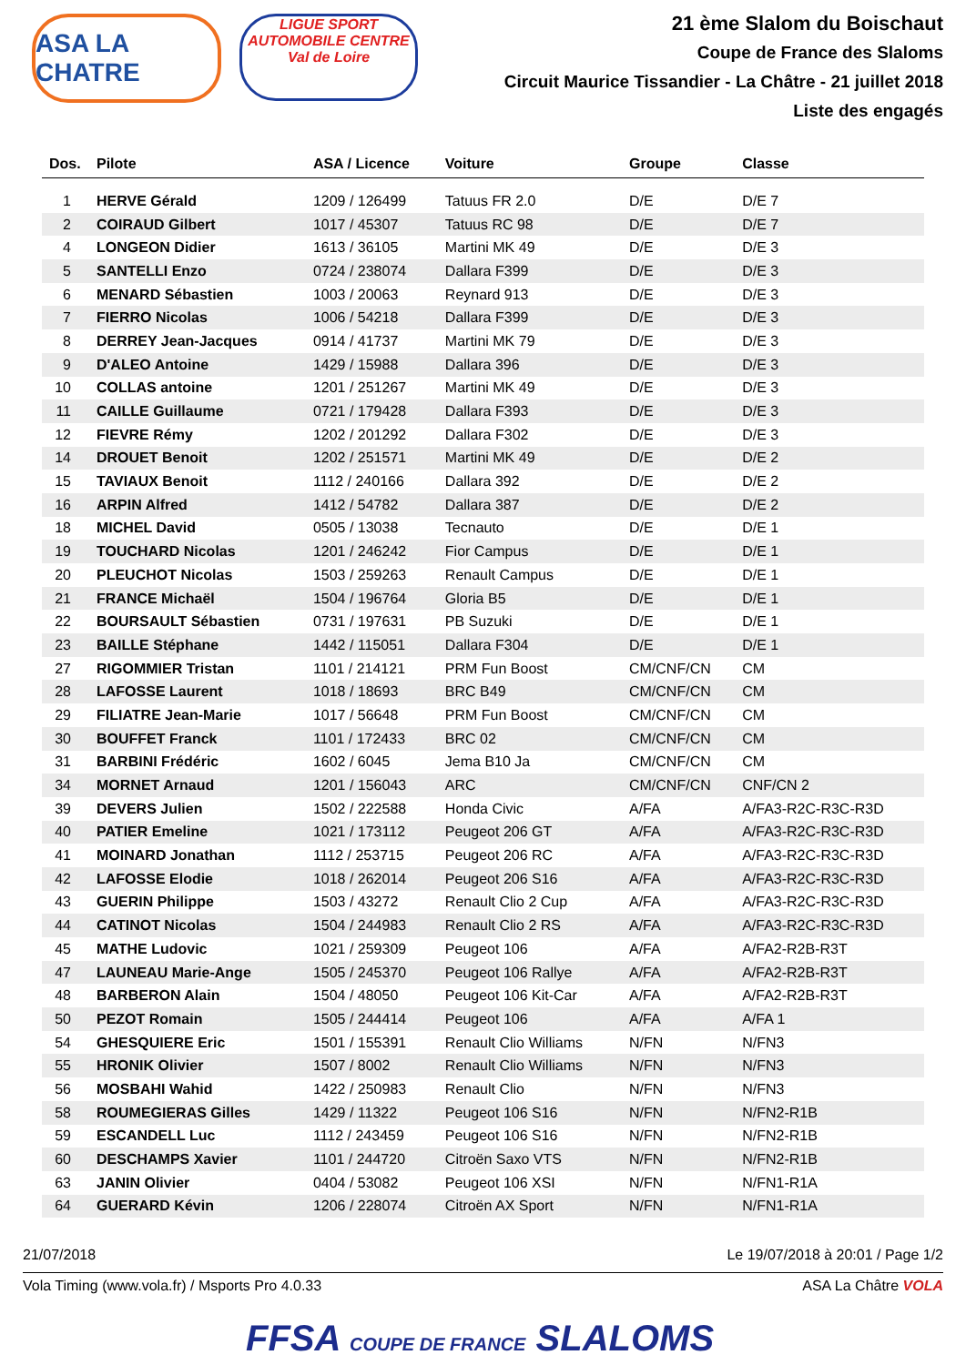ASA LA CHATRE
LIGUE SPORT AUTOMOBILE CENTRE Val de Loire
21 ème Slalom du Boischaut
Coupe de France des Slaloms
Circuit Maurice Tissandier - La Châtre - 21 juillet 2018
Liste des engagés
| Dos. | Pilote | ASA / Licence | Voiture | Groupe | Classe |
| --- | --- | --- | --- | --- | --- |
| 1 | HERVE Gérald | 1209 / 126499 | Tatuus FR 2.0 | D/E | D/E 7 |
| 2 | COIRAUD Gilbert | 1017 / 45307 | Tatuus RC 98 | D/E | D/E 7 |
| 4 | LONGEON Didier | 1613 / 36105 | Martini MK 49 | D/E | D/E 3 |
| 5 | SANTELLI Enzo | 0724 / 238074 | Dallara F399 | D/E | D/E 3 |
| 6 | MENARD Sébastien | 1003 / 20063 | Reynard 913 | D/E | D/E 3 |
| 7 | FIERRO Nicolas | 1006 / 54218 | Dallara F399 | D/E | D/E 3 |
| 8 | DERREY Jean-Jacques | 0914 / 41737 | Martini MK 79 | D/E | D/E 3 |
| 9 | D'ALEO Antoine | 1429 / 15988 | Dallara 396 | D/E | D/E 3 |
| 10 | COLLAS antoine | 1201 / 251267 | Martini MK 49 | D/E | D/E 3 |
| 11 | CAILLE Guillaume | 0721 / 179428 | Dallara F393 | D/E | D/E 3 |
| 12 | FIEVRE Rémy | 1202 / 201292 | Dallara F302 | D/E | D/E 3 |
| 14 | DROUET Benoit | 1202 / 251571 | Martini MK 49 | D/E | D/E 2 |
| 15 | TAVIAUX Benoit | 1112 / 240166 | Dallara 392 | D/E | D/E 2 |
| 16 | ARPIN Alfred | 1412 / 54782 | Dallara 387 | D/E | D/E 2 |
| 18 | MICHEL David | 0505 / 13038 | Tecnauto | D/E | D/E 1 |
| 19 | TOUCHARD Nicolas | 1201 / 246242 | Fior Campus | D/E | D/E 1 |
| 20 | PLEUCHOT Nicolas | 1503 / 259263 | Renault Campus | D/E | D/E 1 |
| 21 | FRANCE Michaël | 1504 / 196764 | Gloria B5 | D/E | D/E 1 |
| 22 | BOURSAULT Sébastien | 0731 / 197631 | PB Suzuki | D/E | D/E 1 |
| 23 | BAILLE Stéphane | 1442 / 115051 | Dallara F304 | D/E | D/E 1 |
| 27 | RIGOMMIER Tristan | 1101 / 214121 | PRM Fun Boost | CM/CNF/CN | CM |
| 28 | LAFOSSE Laurent | 1018 / 18693 | BRC B49 | CM/CNF/CN | CM |
| 29 | FILIATRE Jean-Marie | 1017 / 56648 | PRM Fun Boost | CM/CNF/CN | CM |
| 30 | BOUFFET Franck | 1101 / 172433 | BRC 02 | CM/CNF/CN | CM |
| 31 | BARBINI Frédéric | 1602 / 6045 | Jema B10 Ja | CM/CNF/CN | CM |
| 34 | MORNET Arnaud | 1201 / 156043 | ARC | CM/CNF/CN | CNF/CN 2 |
| 39 | DEVERS Julien | 1502 / 222588 | Honda Civic | A/FA | A/FA3-R2C-R3C-R3D |
| 40 | PATIER Emeline | 1021 / 173112 | Peugeot 206 GT | A/FA | A/FA3-R2C-R3C-R3D |
| 41 | MOINARD Jonathan | 1112 / 253715 | Peugeot 206 RC | A/FA | A/FA3-R2C-R3C-R3D |
| 42 | LAFOSSE Elodie | 1018 / 262014 | Peugeot 206 S16 | A/FA | A/FA3-R2C-R3C-R3D |
| 43 | GUERIN Philippe | 1503 / 43272 | Renault Clio 2 Cup | A/FA | A/FA3-R2C-R3C-R3D |
| 44 | CATINOT Nicolas | 1504 / 244983 | Renault Clio 2 RS | A/FA | A/FA3-R2C-R3C-R3D |
| 45 | MATHE Ludovic | 1021 / 259309 | Peugeot 106 | A/FA | A/FA2-R2B-R3T |
| 47 | LAUNEAU Marie-Ange | 1505 / 245370 | Peugeot 106 Rallye | A/FA | A/FA2-R2B-R3T |
| 48 | BARBERON Alain | 1504 / 48050 | Peugeot 106 Kit-Car | A/FA | A/FA2-R2B-R3T |
| 50 | PEZOT Romain | 1505 / 244414 | Peugeot 106 | A/FA | A/FA 1 |
| 54 | GHESQUIERE Eric | 1501 / 155391 | Renault Clio Williams | N/FN | N/FN3 |
| 55 | HRONIK Olivier | 1507 / 8002 | Renault Clio Williams | N/FN | N/FN3 |
| 56 | MOSBAHI Wahid | 1422 / 250983 | Renault Clio | N/FN | N/FN3 |
| 58 | ROUMEGIERAS Gilles | 1429 / 11322 | Peugeot 106 S16 | N/FN | N/FN2-R1B |
| 59 | ESCANDELL Luc | 1112 / 243459 | Peugeot 106 S16 | N/FN | N/FN2-R1B |
| 60 | DESCHAMPS Xavier | 1101 / 244720 | Citroën Saxo VTS | N/FN | N/FN2-R1B |
| 63 | JANIN Olivier | 0404 / 53082 | Peugeot 106 XSI | N/FN | N/FN1-R1A |
| 64 | GUERARD Kévin | 1206 / 228074 | Citroën AX Sport | N/FN | N/FN1-R1A |
21/07/2018 Le 19/07/2018 à 20:01 / Page 1/2
Vola Timing (www.vola.fr) / Msports Pro 4.0.33 ASA La Châtre VOLA
FFSA COUPE DE FRANCE SLALOMS